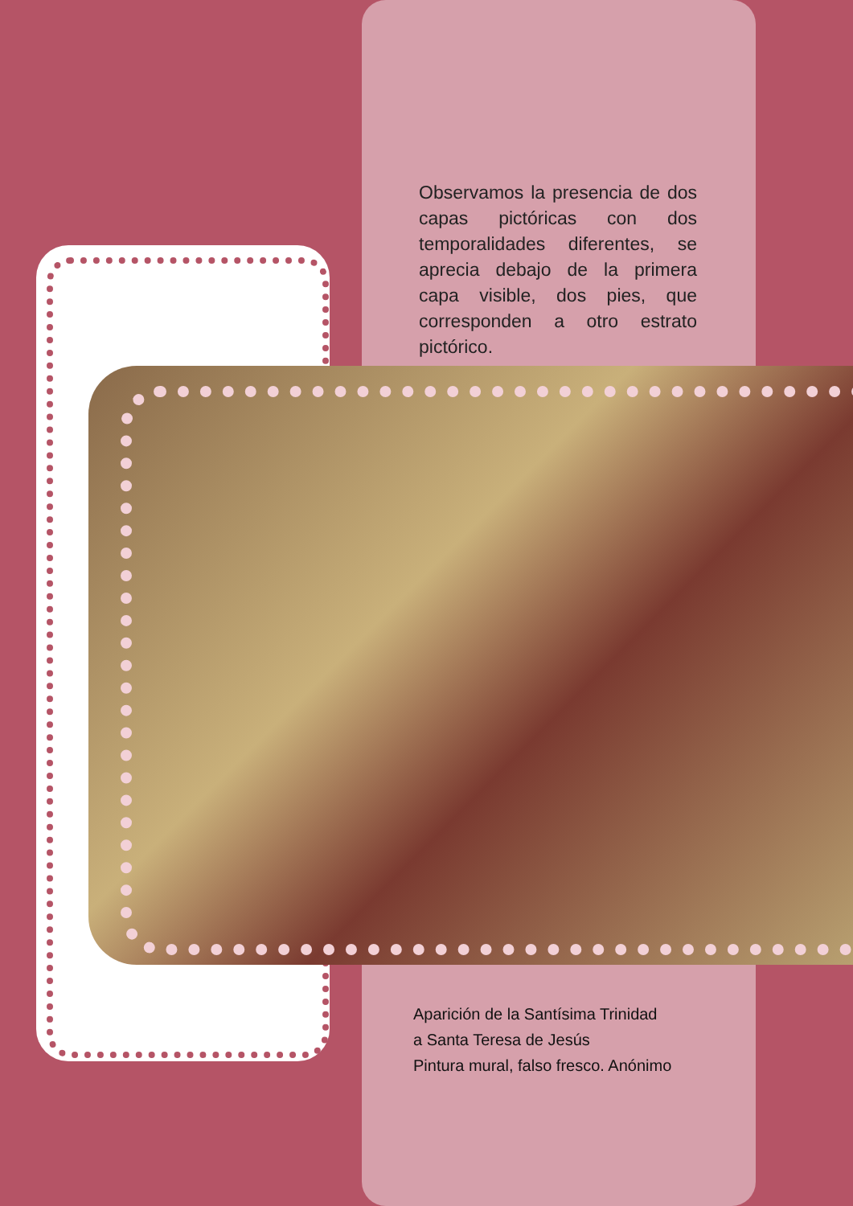Observamos la presencia de dos capas pictóricas con dos temporalidades diferentes, se aprecia debajo de la primera capa visible, dos pies, que corresponden a otro estrato pictórico.
Aparición de la Santísima Trinidad
a Santa Teresa de Jesús
Pintura mural, falso fresco. Anónimo